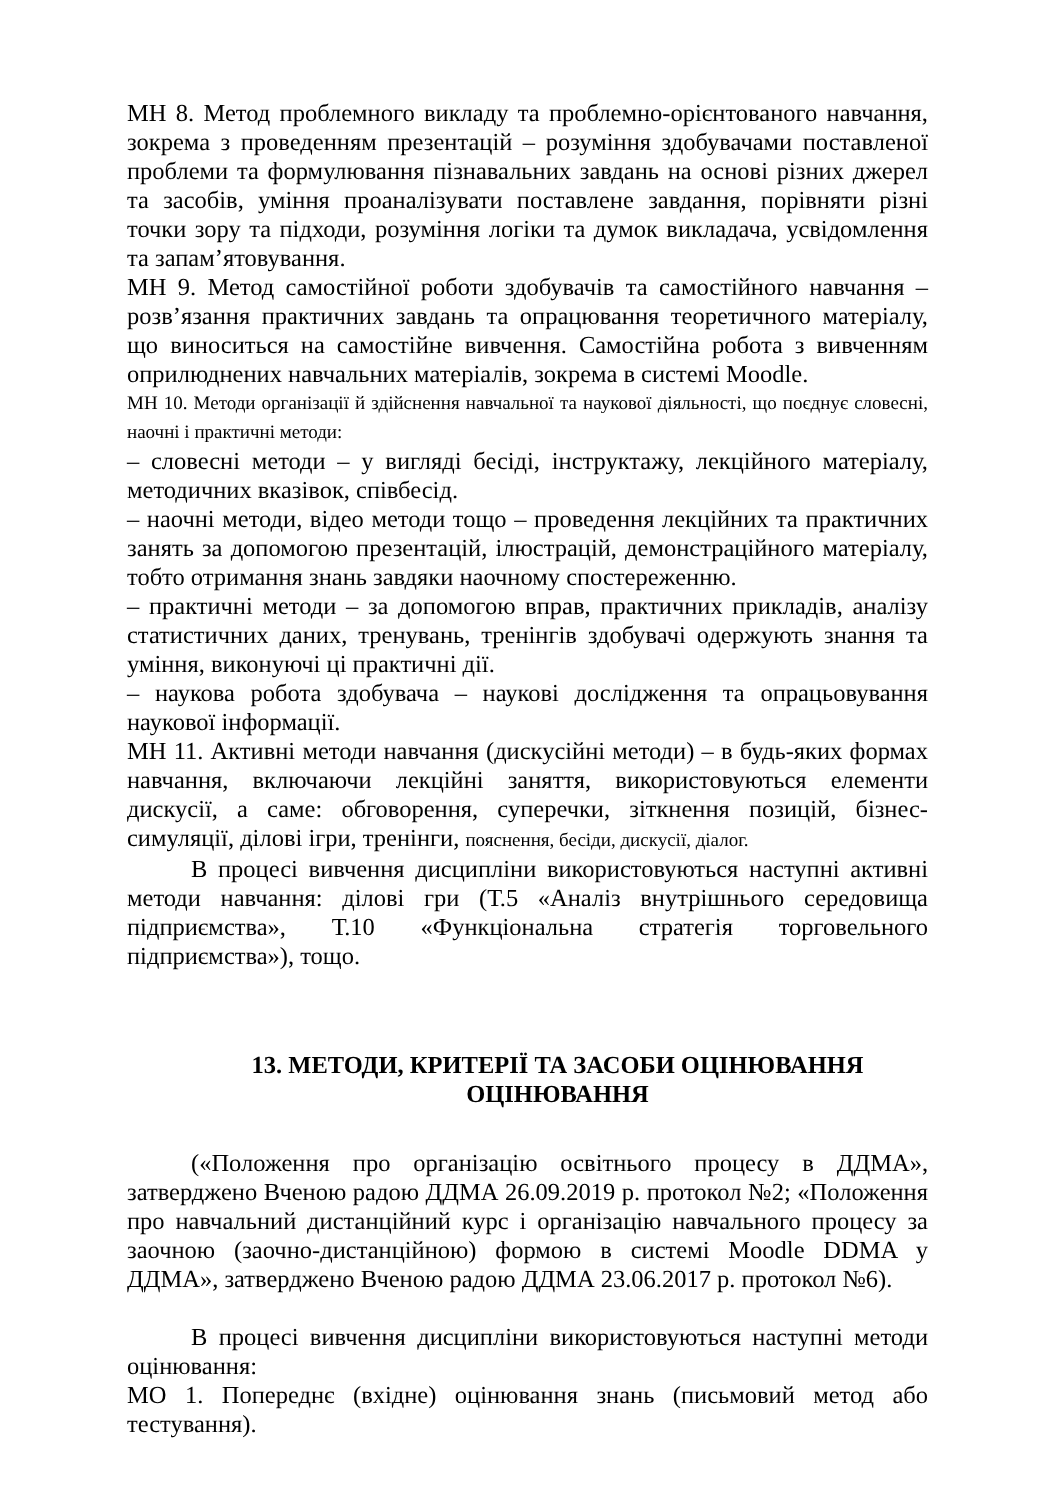МН 8. Метод проблемного викладу та проблемно-орієнтованого навчання, зокрема з проведенням презентацій – розуміння здобувачами поставленої проблеми та формулювання пізнавальних завдань на основі різних джерел та засобів, уміння проаналізувати поставлене завдання, порівняти різні точки зору та підходи, розуміння логіки та думок викладача, усвідомлення та запам’ятовування.
МН 9. Метод самостійної роботи здобувачів та самостійного навчання – розв’язання практичних завдань та опрацювання теоретичного матеріалу, що виноситься на самостійне вивчення. Самостійна робота з вивченням оприлюднених навчальних матеріалів, зокрема в системі Moodle.
МН 10. Методи організації й здійснення навчальної та наукової діяльності, що поєднує словесні, наочні і практичні методи:
– словесні методи – у вигляді бесіді, інструктажу, лекційного матеріалу, методичних вказівок, співбесід.
– наочні методи, відео методи тощо – проведення лекційних та практичних занять за допомогою презентацій, ілюстрацій, демонстраційного матеріалу, тобто отримання знань завдяки наочному спостереженню.
– практичні методи – за допомогою вправ, практичних прикладів, аналізу статистичних даних, тренувань, тренінгів здобувачі одержують знання та уміння, виконуючі ці практичні дії.
– наукова робота здобувача – наукові дослідження та опрацьовування наукової інформації.
МН 11. Активні методи навчання (дискусійні методи) – в будь-яких формах навчання, включаючи лекційні заняття, використовуються елементи дискусії, а саме: обговорення, суперечки, зіткнення позицій, бізнес-симуляції, ділові ігри, тренінги, пояснення, бесіди, дискусії, діалог.
В процесі вивчення дисципліни використовуються наступні активні методи навчання: ділові гри (Т.5 «Аналіз внутрішнього середовища підприємства», Т.10 «Функціональна стратегія торговельного підприємства»), тощо.
13. МЕТОДИ, КРИТЕРІЇ ТА ЗАСОБИ ОЦІНЮВАННЯ
ОЦІНЮВАННЯ
(«Положення про організацію освітнього процесу в ДДМА», затверджено Вченою радою ДДМА 26.09.2019 р. протокол №2; «Положення про навчальний дистанційний курс і організацію навчального процесу за заочною (заочно-дистанційною) формою в системі Moodle DDMA у ДДМА», затверджено Вченою радою ДДМА 23.06.2017 р. протокол №6).
В процесі вивчення дисципліни використовуються наступні методи оцінювання:
МО 1. Попереднє (вхідне) оцінювання знань (письмовий метод або тестування).